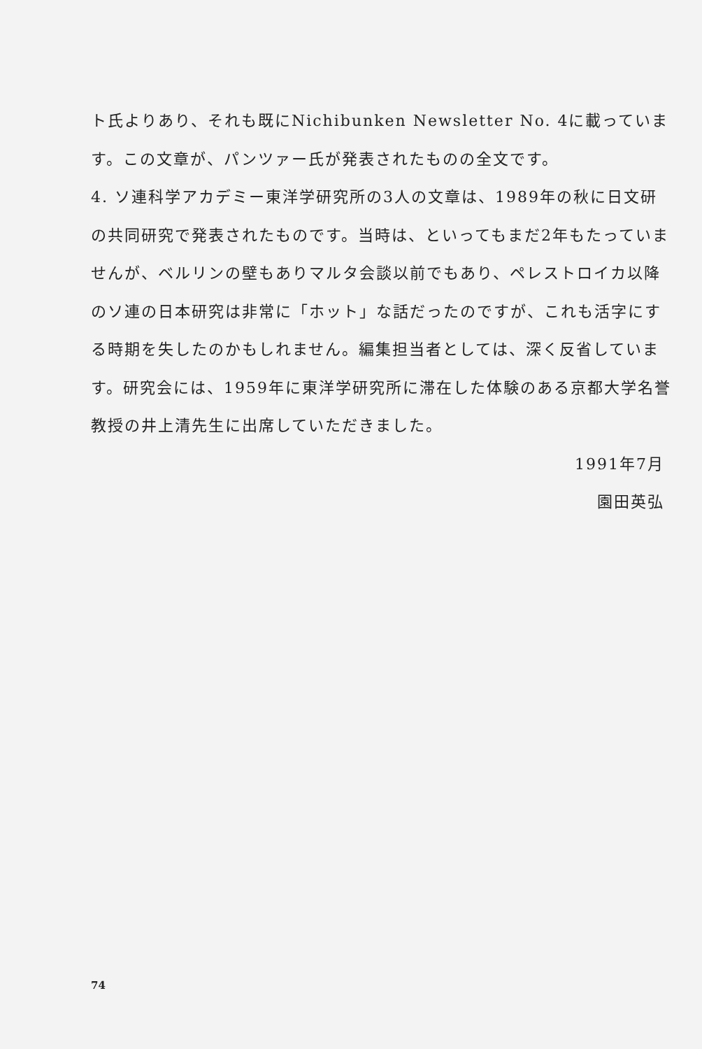ト氏よりあり、それも既にNichibunken Newsletter No. 4に載っています。この文章が、パンツァー氏が発表されたものの全文です。
4. ソ連科学アカデミー東洋学研究所の3人の文章は、1989年の秋に日文研の共同研究で発表されたものです。当時は、といってもまだ2年もたっていませんが、ベルリンの壁もありマルタ会談以前でもあり、ペレストロイカ以降のソ連の日本研究は非常に「ホット」な話だったのですが、これも活字にする時期を失したのかもしれません。編集担当者としては、深く反省しています。研究会には、1959年に東洋学研究所に滞在した体験のある京都大学名誉教授の井上清先生に出席していただきました。
1991年7月
園田英弘
74